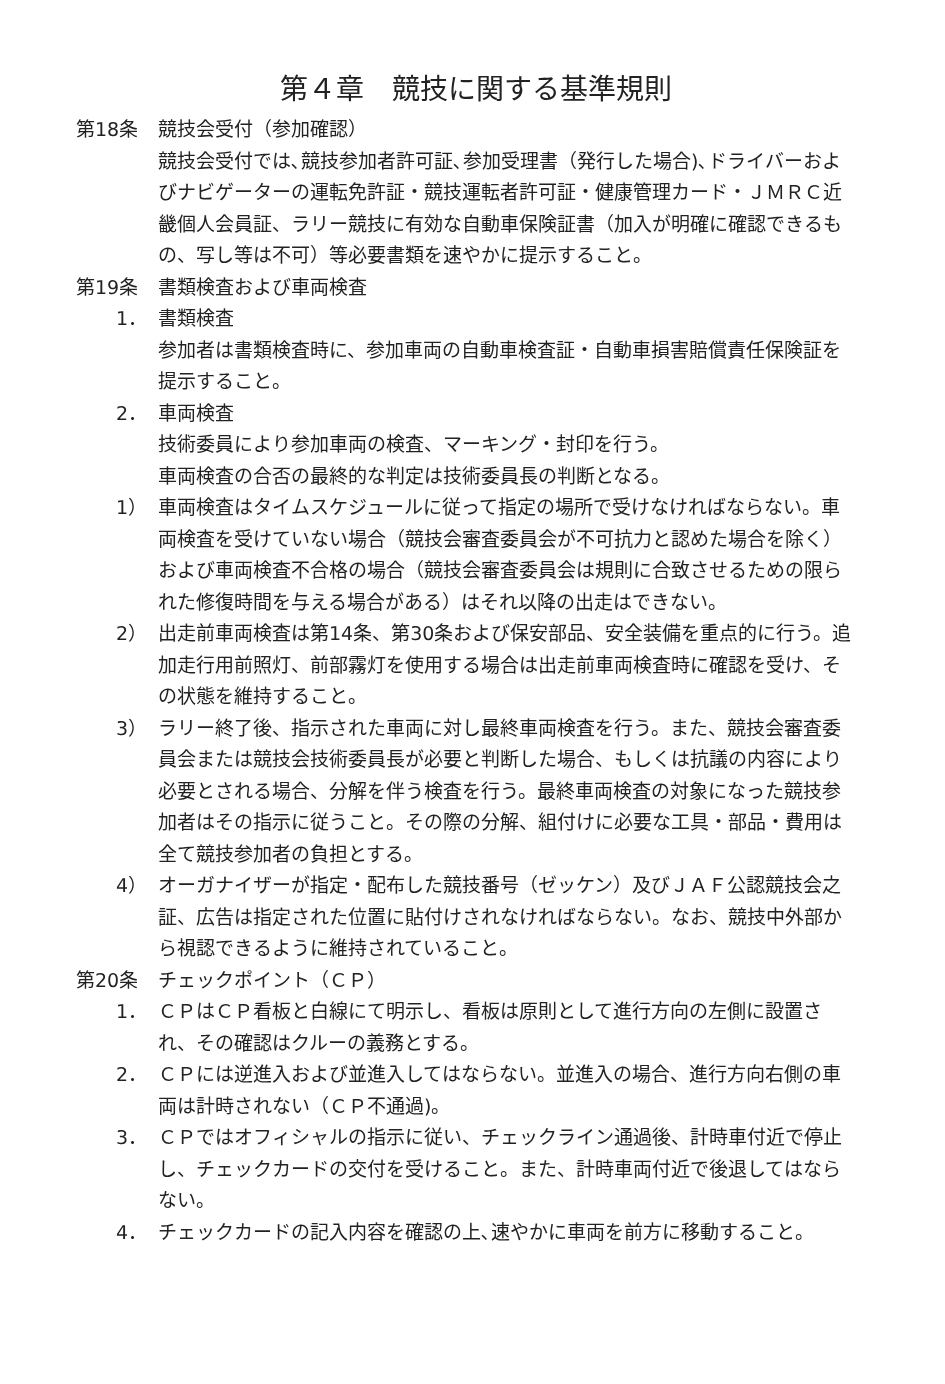第４章　競技に関する基準規則
第18条 競技会受付（参加確認）
競技会受付では､競技参加者許可証､参加受理書（発行した場合)､ドライバーおよびナビゲーターの運転免許証・競技運転者許可証・健康管理カード・ＪＭＲＣ近畿個人会員証、ラリー競技に有効な自動車保険証書（加入が明確に確認できるもの、写し等は不可）等必要書類を速やかに提示すること。
第19条 書類検査および車両検査
1． 書類検査
参加者は書類検査時に、参加車両の自動車検査証・自動車損害賠償責任保険証を提示すること。
2． 車両検査
技術委員により参加車両の検査、マーキング・封印を行う。
車両検査の合否の最終的な判定は技術委員長の判断となる。
1） 車両検査はタイムスケジュールに従って指定の場所で受けなければならない。車両検査を受けていない場合（競技会審査委員会が不可抗力と認めた場合を除く）および車両検査不合格の場合（競技会審査委員会は規則に合致させるための限られた修復時間を与える場合がある）はそれ以降の出走はできない。
2） 出走前車両検査は第14条、第30条および保安部品、安全装備を重点的に行う。追加走行用前照灯、前部霧灯を使用する場合は出走前車両検査時に確認を受け、その状態を維持すること。
3） ラリー終了後、指示された車両に対し最終車両検査を行う。また、競技会審査委員会または競技会技術委員長が必要と判断した場合、もしくは抗議の内容により必要とされる場合、分解を伴う検査を行う。最終車両検査の対象になった競技参加者はその指示に従うこと。その際の分解、組付けに必要な工具・部品・費用は全て競技参加者の負担とする。
4） オーガナイザーが指定・配布した競技番号（ゼッケン）及びＪＡＦ公認競技会之証、広告は指定された位置に貼付けされなければならない。なお、競技中外部から視認できるように維持されていること。
第20条 チェックポイント（ＣＰ）
1． ＣＰはＣＰ看板と白線にて明示し、看板は原則として進行方向の左側に設置され、その確認はクルーの義務とする。
2． ＣＰには逆進入および並進入してはならない。並進入の場合、進行方向右側の車両は計時されない（ＣＰ不通過)。
3． ＣＰではオフィシャルの指示に従い、チェックライン通過後、計時車付近で停止し、チェックカードの交付を受けること。また、計時車両付近で後退してはならない。
4． チェックカードの記入内容を確認の上､速やかに車両を前方に移動すること。